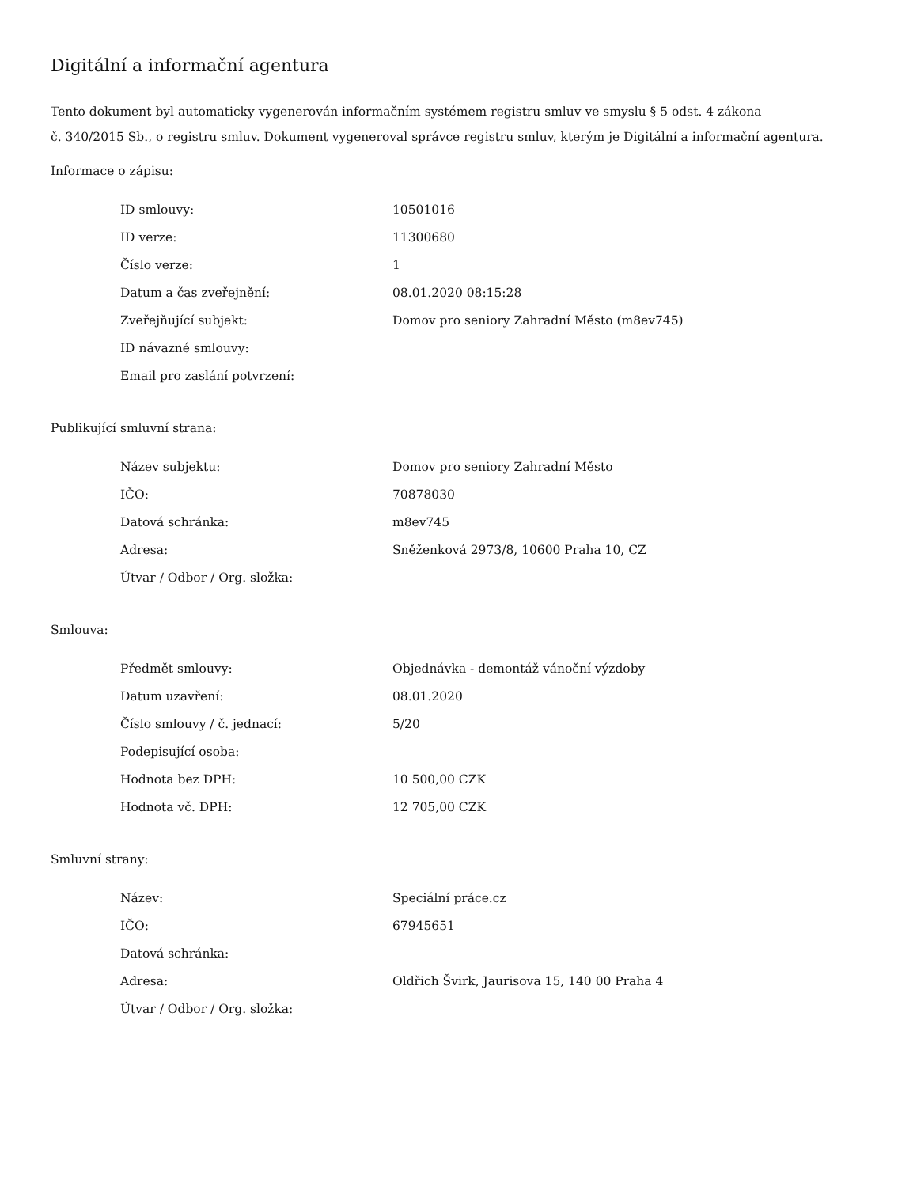Digitální a informační agentura
Tento dokument byl automaticky vygenerován informačním systémem registru smluv ve smyslu § 5 odst. 4 zákona
č. 340/2015 Sb., o registru smluv. Dokument vygeneroval správce registru smluv, kterým je Digitální a informační agentura.
Informace o zápisu:
| ID smlouvy: | 10501016 |
| ID verze: | 11300680 |
| Číslo verze: | 1 |
| Datum a čas zveřejnění: | 08.01.2020 08:15:28 |
| Zveřejňující subjekt: | Domov pro seniory Zahradní Město (m8ev745) |
| ID návazné smlouvy: | |
| Email pro zaslání potvrzení: | |
Publikující smluvní strana:
| Název subjektu: | Domov pro seniory Zahradní Město |
| IČO: | 70878030 |
| Datová schránka: | m8ev745 |
| Adresa: | Sněženková 2973/8, 10600 Praha 10, CZ |
| Útvar / Odbor / Org. složka: | |
Smlouva:
| Předmět smlouvy: | Objednávka - demontáž vánoční výzdoby |
| Datum uzavření: | 08.01.2020 |
| Číslo smlouvy / č. jednací: | 5/20 |
| Podepisující osoba: | |
| Hodnota bez DPH: | 10 500,00 CZK |
| Hodnota vč. DPH: | 12 705,00 CZK |
Smluvní strany:
| Název: | Speciální práce.cz |
| IČO: | 67945651 |
| Datová schránka: | |
| Adresa: | Oldřich Švirk, Jaurisova 15, 140 00 Praha 4 |
| Útvar / Odbor / Org. složka: | |